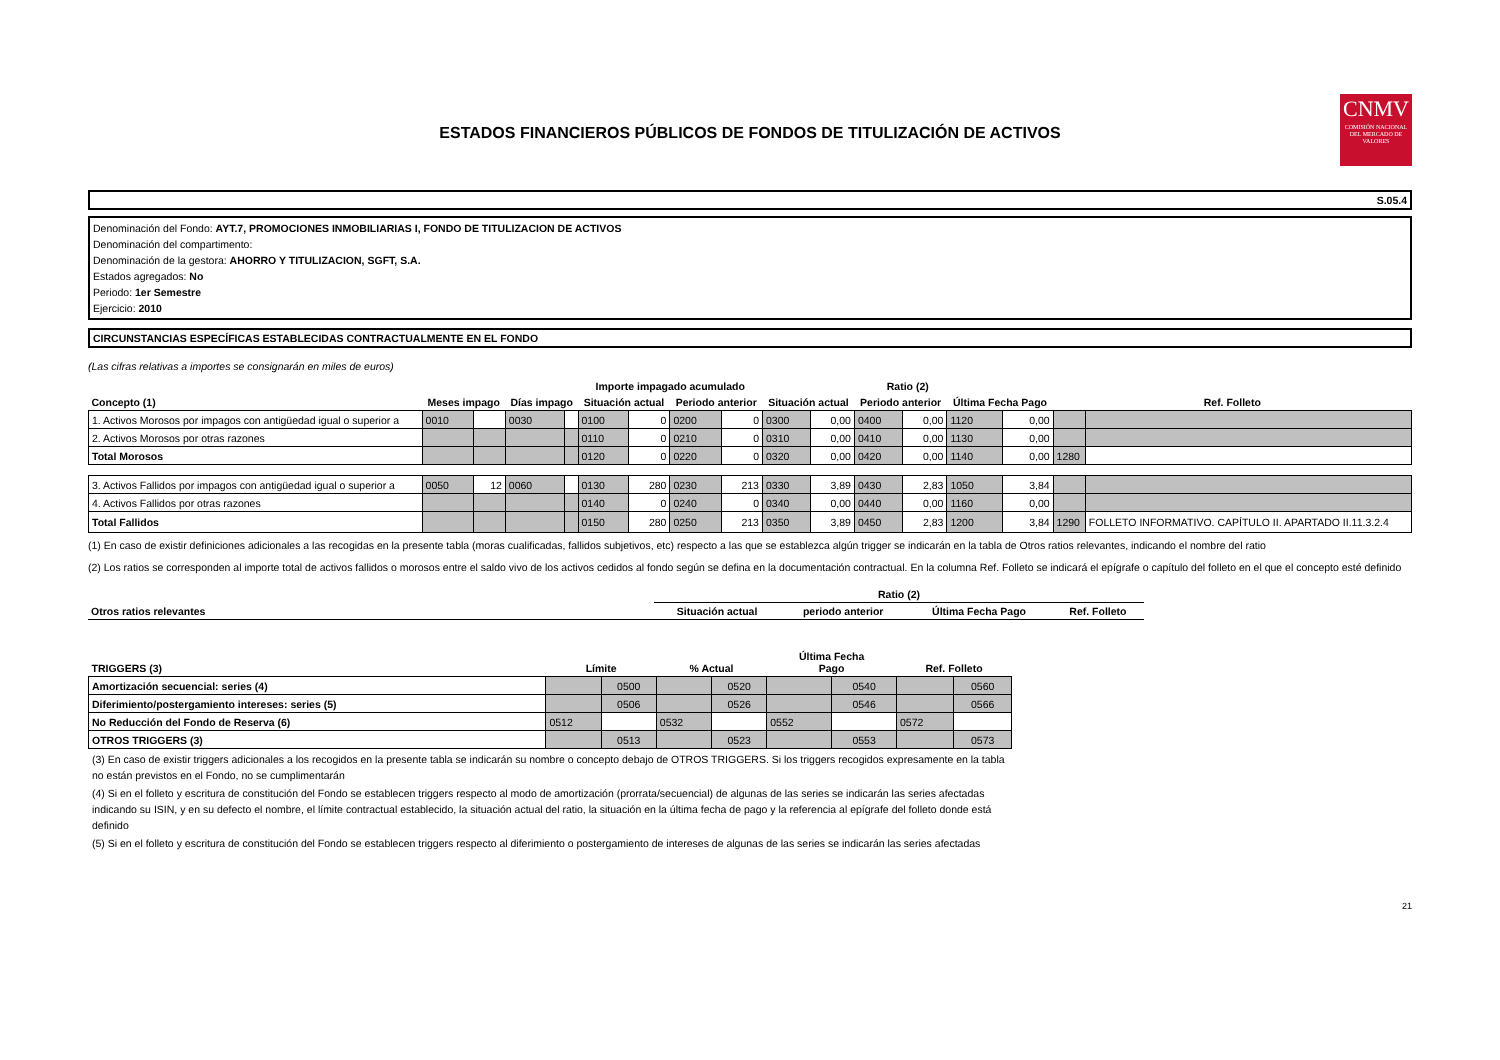ESTADOS FINANCIEROS PÚBLICOS DE FONDOS DE TITULIZACIÓN DE ACTIVOS
CNMV
COMISIÓN NACIONAL DEL MERCADO DE VALORES
S.05.4
Denominación del Fondo: AYT.7, PROMOCIONES INMOBILIARIAS I, FONDO DE TITULIZACION DE ACTIVOS
Denominación del compartimento:
Denominación de la gestora: AHORRO Y TITULIZACION, SGFT, S.A.
Estados agregados: No
Periodo: 1er Semestre
Ejercicio: 2010
CIRCUNSTANCIAS ESPECÍFICAS ESTABLECIDAS CONTRACTUALMENTE EN EL FONDO
(Las cifras relativas a importes se consignarán en miles de euros)
| | | | | | Importe impagado acumulado | | | | Ratio (2) | | | | | | | |
| --- | --- | --- | --- | --- | --- | --- | --- | --- | --- | --- | --- | --- | --- | --- | --- | --- |
| Concepto (1) | Meses impago | | Días impago | | Situación actual | | Periodo anterior | | Situación actual | | Periodo anterior | | Última Fecha Pago | | Ref. Folleto | |
| 1. Activos Morosos por impagos con antigüedad igual o superior a | 0010 | | 0030 | | 0100 | 0 | 0200 | 0 | 0300 | 0,00 | 0400 | 0,00 | 1120 | 0,00 | | |
| 2. Activos Morosos por otras razones | | | | | 0110 | 0 | 0210 | 0 | 0310 | 0,00 | 0410 | 0,00 | 1130 | 0,00 | | |
| Total Morosos | | | | | 0120 | 0 | 0220 | 0 | 0320 | 0,00 | 0420 | 0,00 | 1140 | 0,00 | 1280 | |
| 3. Activos Fallidos por impagos con antigüedad igual o superior a | 0050 | 12 | 0060 | | 0130 | 280 | 0230 | 213 | 0330 | 3,89 | 0430 | 2,83 | 1050 | 3,84 | | |
| 4. Activos Fallidos por otras razones | | | | | 0140 | 0 | 0240 | 0 | 0340 | 0,00 | 0440 | 0,00 | 1160 | 0,00 | | |
| Total Fallidos | | | | | 0150 | 280 | 0250 | 213 | 0350 | 3,89 | 0450 | 2,83 | 1200 | 3,84 | 1290 | FOLLETO INFORMATIVO. CAPÍTULO II. APARTADO II.11.3.2.4 |
(1) En caso de existir definiciones adicionales a las recogidas en la presente tabla (moras cualificadas, fallidos subjetivos, etc) respecto a las que se establezca algún trigger se indicarán en la tabla de Otros ratios relevantes, indicando el nombre del ratio
(2) Los ratios se corresponden al importe total de activos fallidos o morosos entre el saldo vivo de los activos cedidos al fondo según se defina en la documentación contractual. En la columna Ref. Folleto se indicará el epígrafe o capítulo del folleto en el que el concepto esté definido
| | Ratio (2) | | | |
| --- | --- | --- | --- | --- |
| Otros ratios relevantes | Situación actual | periodo anterior | Última Fecha Pago | Ref. Folleto |
| TRIGGERS (3) | Límite | | % Actual | | Última Fecha Pago | | Ref. Folleto | |
| --- | --- | --- | --- | --- | --- | --- | --- | --- |
| Amortización secuencial: series (4) | | 0500 | | 0520 | | 0540 | | 0560 |
| Diferimiento/postergamiento intereses: series (5) | | 0506 | | 0526 | | 0546 | | 0566 |
| No Reducción del Fondo de Reserva (6) | 0512 | | 0532 | | 0552 | | 0572 | |
| OTROS TRIGGERS (3) | | 0513 | | 0523 | | 0553 | | 0573 |
(3) En caso de existir triggers adicionales a los recogidos en la presente tabla se indicarán su nombre o concepto debajo de OTROS TRIGGERS. Si los triggers recogidos expresamente en la tabla no están previstos en el Fondo, no se cumplimentarán
(4) Si en el folleto y escritura de constitución del Fondo se establecen triggers respecto al modo de amortización (prorrata/secuencial) de algunas de las series se indicarán las series afectadas indicando su ISIN, y en su defecto el nombre, el límite contractual establecido, la situación actual del ratio, la situación en la última fecha de pago y la referencia al epígrafe del folleto donde está definido
(5) Si en el folleto y escritura de constitución del Fondo se establecen triggers respecto al diferimiento o postergamiento de intereses de algunas de las series se indicarán las series afectadas
21